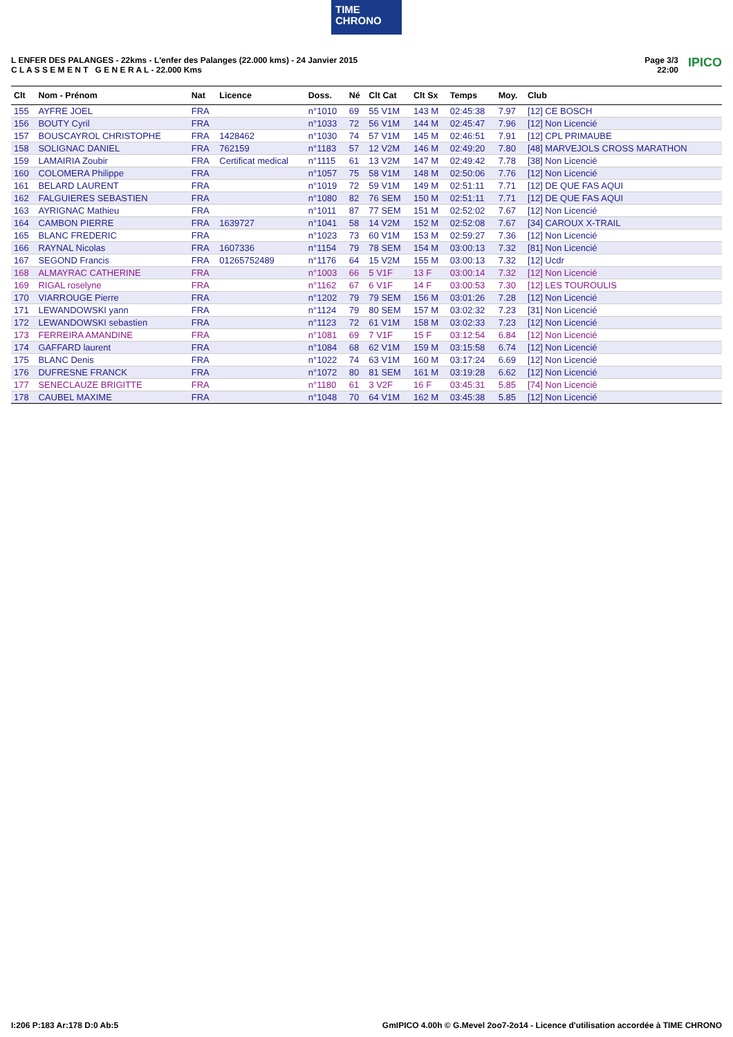TIME
CHRONO
L ENFER DES PALANGES - 22kms - L'enfer des Palanges (22.000 kms) - 24 Janvier 2015
C L A S S E M E N T G E N E R A L - 22.000 Kms
Page 3/3
22:00 IPICO
| Clt | Nom - Prénom | Nat | Licence | Doss. | Né | Clt Cat | Clt Sx | Temps | Moy. | Club |
| --- | --- | --- | --- | --- | --- | --- | --- | --- | --- | --- |
| 155 | AYFRE JOEL | FRA | | n°1010 | 69 | 55 V1M | 143 M | 02:45:38 | 7.97 | [12] CE BOSCH |
| 156 | BOUTY Cyril | FRA | | n°1033 | 72 | 56 V1M | 144 M | 02:45:47 | 7.96 | [12] Non Licencié |
| 157 | BOUSCAYROL CHRISTOPHE | FRA | 1428462 | n°1030 | 74 | 57 V1M | 145 M | 02:46:51 | 7.91 | [12] CPL PRIMAUBE |
| 158 | SOLIGNAC DANIEL | FRA | 762159 | n°1183 | 57 | 12 V2M | 146 M | 02:49:20 | 7.80 | [48] MARVEJOLS CROSS MARATHON |
| 159 | LAMAIRIA Zoubir | FRA | Certificat medical | n°1115 | 61 | 13 V2M | 147 M | 02:49:42 | 7.78 | [38] Non Licencié |
| 160 | COLOMERA Philippe | FRA | | n°1057 | 75 | 58 V1M | 148 M | 02:50:06 | 7.76 | [12] Non Licencié |
| 161 | BELARD LAURENT | FRA | | n°1019 | 72 | 59 V1M | 149 M | 02:51:11 | 7.71 | [12] DE QUE FAS AQUI |
| 162 | FALGUIERES SEBASTIEN | FRA | | n°1080 | 82 | 76 SEM | 150 M | 02:51:11 | 7.71 | [12] DE QUE FAS AQUI |
| 163 | AYRIGNAC Mathieu | FRA | | n°1011 | 87 | 77 SEM | 151 M | 02:52:02 | 7.67 | [12] Non Licencié |
| 164 | CAMBON PIERRE | FRA | 1639727 | n°1041 | 58 | 14 V2M | 152 M | 02:52:08 | 7.67 | [34] CAROUX X-TRAIL |
| 165 | BLANC FREDERIC | FRA | | n°1023 | 73 | 60 V1M | 153 M | 02:59:27 | 7.36 | [12] Non Licencié |
| 166 | RAYNAL Nicolas | FRA | 1607336 | n°1154 | 79 | 78 SEM | 154 M | 03:00:13 | 7.32 | [81] Non Licencié |
| 167 | SEGOND Francis | FRA | 01265752489 | n°1176 | 64 | 15 V2M | 155 M | 03:00:13 | 7.32 | [12] Ucdr |
| 168 | ALMAYRAC CATHERINE | FRA | | n°1003 | 66 | 5 V1F | 13 F | 03:00:14 | 7.32 | [12] Non Licencié |
| 169 | RIGAL roselyne | FRA | | n°1162 | 67 | 6 V1F | 14 F | 03:00:53 | 7.30 | [12] LES TOUROULIS |
| 170 | VIARROUGE Pierre | FRA | | n°1202 | 79 | 79 SEM | 156 M | 03:01:26 | 7.28 | [12] Non Licencié |
| 171 | LEWANDOWSKI yann | FRA | | n°1124 | 79 | 80 SEM | 157 M | 03:02:32 | 7.23 | [31] Non Licencié |
| 172 | LEWANDOWSKI sebastien | FRA | | n°1123 | 72 | 61 V1M | 158 M | 03:02:33 | 7.23 | [12] Non Licencié |
| 173 | FERREIRA AMANDINE | FRA | | n°1081 | 69 | 7 V1F | 15 F | 03:12:54 | 6.84 | [12] Non Licencié |
| 174 | GAFFARD laurent | FRA | | n°1084 | 68 | 62 V1M | 159 M | 03:15:58 | 6.74 | [12] Non Licencié |
| 175 | BLANC Denis | FRA | | n°1022 | 74 | 63 V1M | 160 M | 03:17:24 | 6.69 | [12] Non Licencié |
| 176 | DUFRESNE FRANCK | FRA | | n°1072 | 80 | 81 SEM | 161 M | 03:19:28 | 6.62 | [12] Non Licencié |
| 177 | SENECLAUZE BRIGITTE | FRA | | n°1180 | 61 | 3 V2F | 16 F | 03:45:31 | 5.85 | [74] Non Licencié |
| 178 | CAUBEL MAXIME | FRA | | n°1048 | 70 | 64 V1M | 162 M | 03:45:38 | 5.85 | [12] Non Licencié |
I:206 P:183 Ar:178 D:0 Ab:5 GmIPICO 4.00h © G.Mevel 2oo7-2o14 - Licence d'utilisation accordée à TIME CHRONO